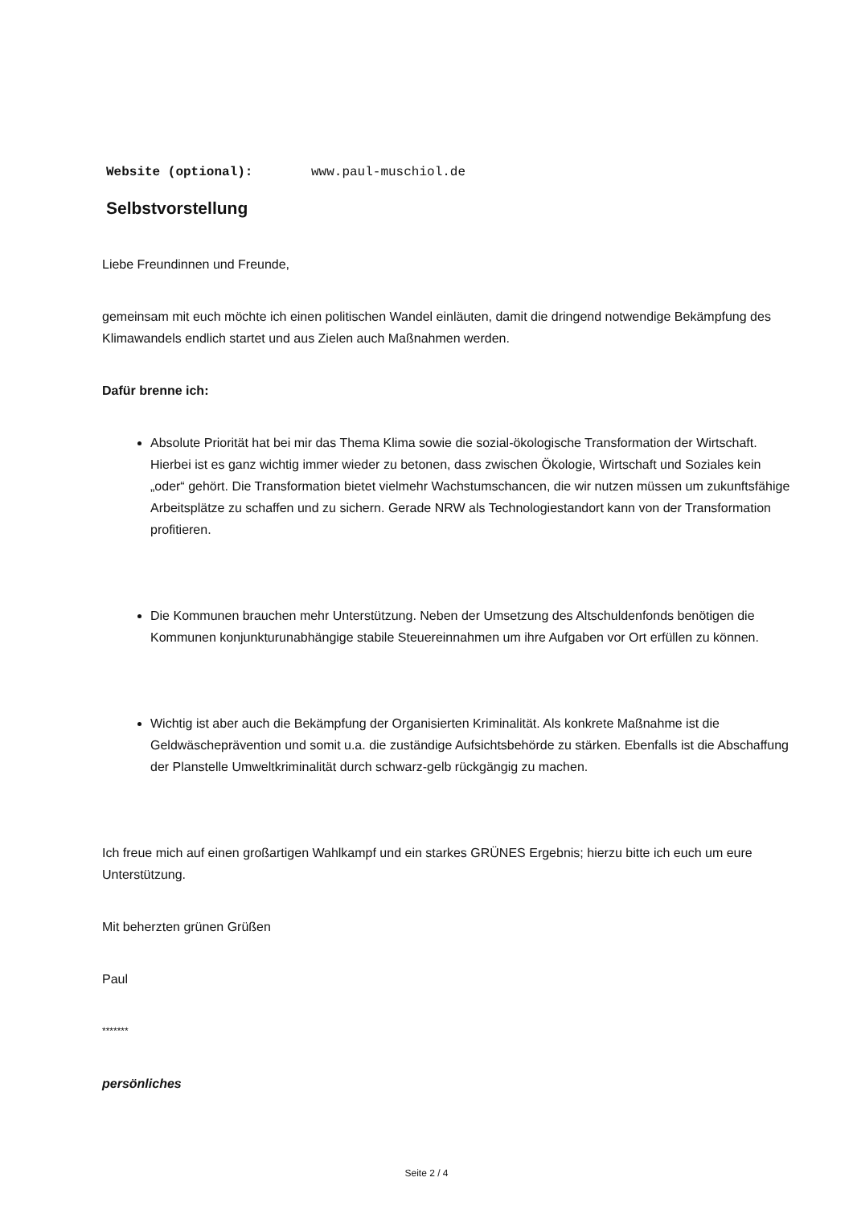Website (optional): www.paul-muschiol.de
Selbstvorstellung
Liebe Freundinnen und Freunde,
gemeinsam mit euch möchte ich einen politischen Wandel einläuten, damit die dringend notwendige Bekämpfung des Klimawandels endlich startet und aus Zielen auch Maßnahmen werden.
Dafür brenne ich:
Absolute Priorität hat bei mir das Thema Klima sowie die sozial-ökologische Transformation der Wirtschaft. Hierbei ist es ganz wichtig immer wieder zu betonen, dass zwischen Ökologie, Wirtschaft und Soziales kein „oder“ gehört. Die Transformation bietet vielmehr Wachstumschancen, die wir nutzen müssen um zukunftsfähige Arbeitsplätze zu schaffen und zu sichern. Gerade NRW als Technologiestandort kann von der Transformation profitieren.
Die Kommunen brauchen mehr Unterstützung. Neben der Umsetzung des Altschuldenfonds benötigen die Kommunen konjunkturunabhängige stabile Steuereinnahmen um ihre Aufgaben vor Ort erfüllen zu können.
Wichtig ist aber auch die Bekämpfung der Organisierten Kriminalität. Als konkrete Maßnahme ist die Geldwäscheprävention und somit u.a. die zuständige Aufsichtsbehörde zu stärken. Ebenfalls ist die Abschaffung der Planstelle Umweltkriminalität durch schwarz-gelb rückgängig zu machen.
Ich freue mich auf einen großartigen Wahlkampf und ein starkes GRÜNES Ergebnis; hierzu bitte ich euch um eure Unterstützung.
Mit beherzten grünen Grüßen
Paul
*******
persönliches
Seite 2 / 4